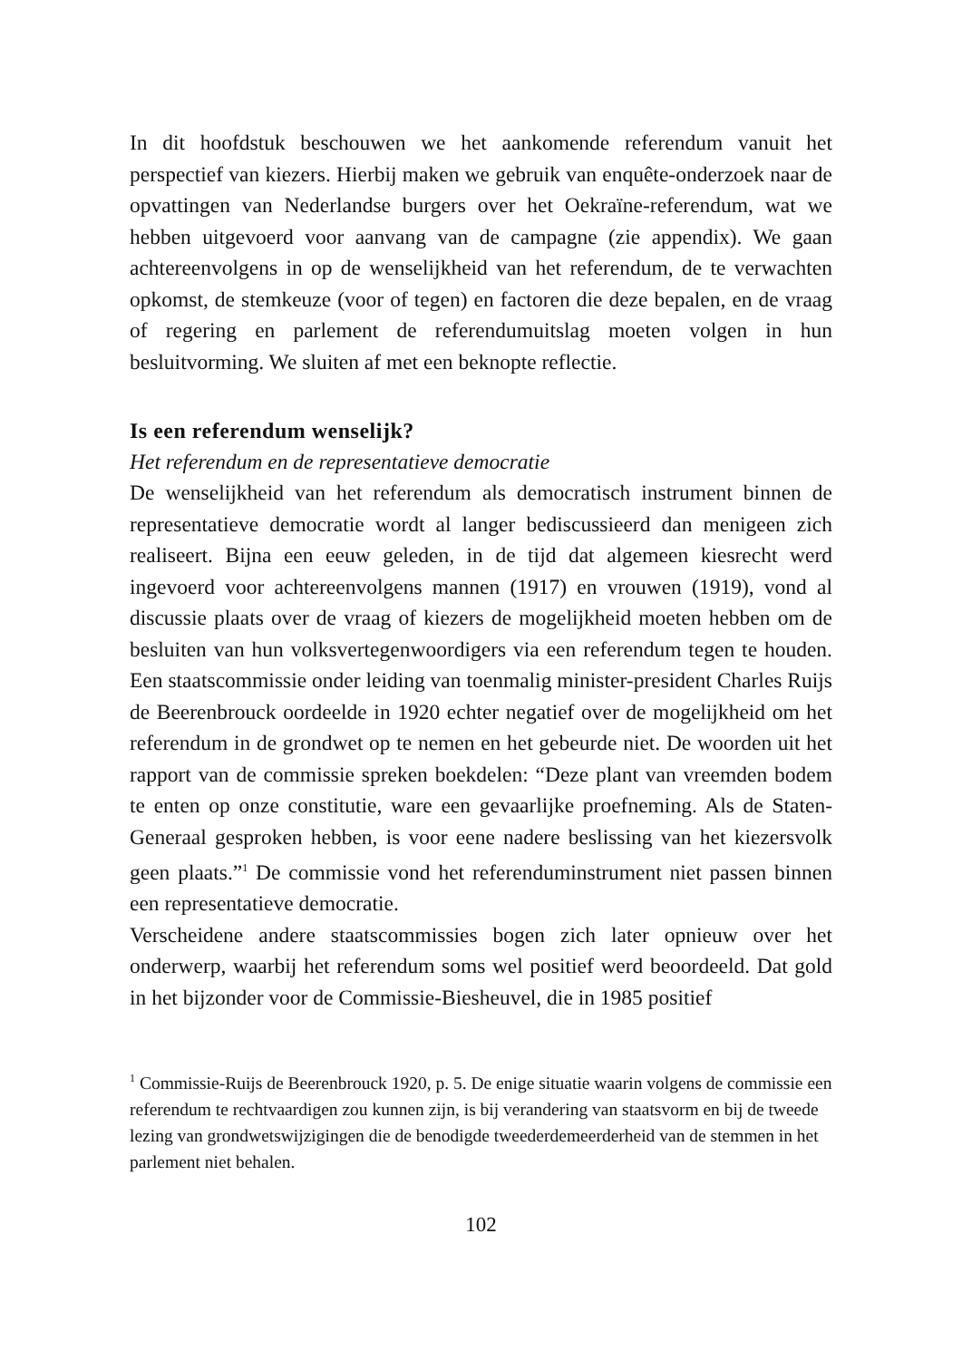In dit hoofdstuk beschouwen we het aankomende referendum vanuit het perspectief van kiezers. Hierbij maken we gebruik van enquête-onderzoek naar de opvattingen van Nederlandse burgers over het Oekraïne-referendum, wat we hebben uitgevoerd voor aanvang van de campagne (zie appendix). We gaan achtereenvolgens in op de wenselijkheid van het referendum, de te verwachten opkomst, de stemkeuze (voor of tegen) en factoren die deze bepalen, en de vraag of regering en parlement de referendumuitslag moeten volgen in hun besluitvorming. We sluiten af met een beknopte reflectie.
Is een referendum wenselijk?
Het referendum en de representatieve democratie
De wenselijkheid van het referendum als democratisch instrument binnen de representatieve democratie wordt al langer bediscussieerd dan menigeen zich realiseert. Bijna een eeuw geleden, in de tijd dat algemeen kiesrecht werd ingevoerd voor achtereenvolgens mannen (1917) en vrouwen (1919), vond al discussie plaats over de vraag of kiezers de mogelijkheid moeten hebben om de besluiten van hun volksvertegenwoordigers via een referendum tegen te houden. Een staatscommissie onder leiding van toenmalig minister-president Charles Ruijs de Beerenbrouck oordeelde in 1920 echter negatief over de mogelijkheid om het referendum in de grondwet op te nemen en het gebeurde niet. De woorden uit het rapport van de commissie spreken boekdelen: “Deze plant van vreemden bodem te enten op onze constitutie, ware een gevaarlijke proefneming. Als de Staten-Generaal gesproken hebben, is voor eene nadere beslissing van het kiezersvolk geen plaats.”<sup>1</sup> De commissie vond het referenduminstrument niet passen binnen een representatieve democratie.
Verscheidene andere staatscommissies bogen zich later opnieuw over het onderwerp, waarbij het referendum soms wel positief werd beoordeeld. Dat gold in het bijzonder voor de Commissie-Biesheuvel, die in 1985 positief
<sup>1</sup> Commissie-Ruijs de Beerenbrouck 1920, p. 5. De enige situatie waarin volgens de commissie een referendum te rechtvaardigen zou kunnen zijn, is bij verandering van staatsvorm en bij de tweede lezing van grondwetswijzigingen die de benodigde tweederdemeerderheid van de stemmen in het parlement niet behalen.
102